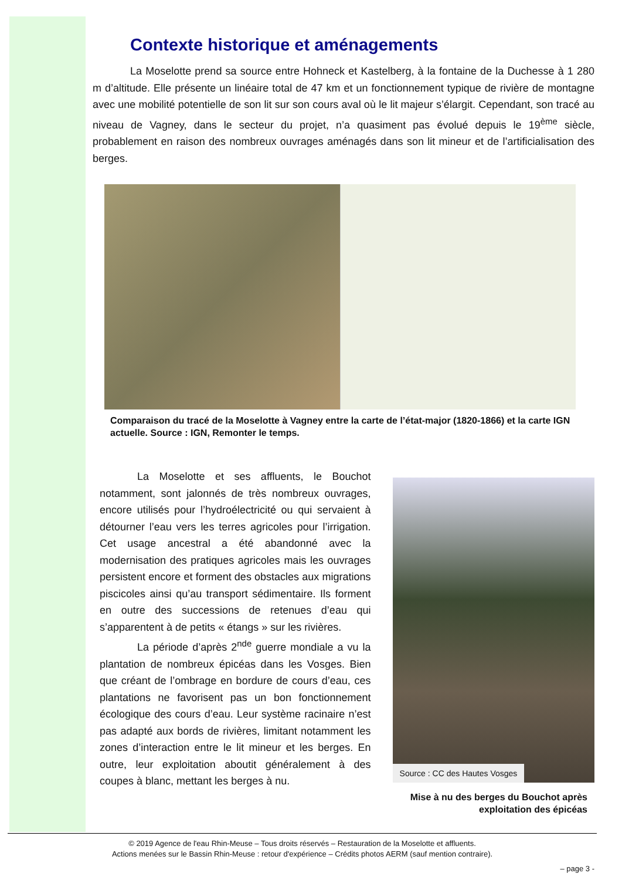Contexte historique et aménagements
La Moselotte prend sa source entre Hohneck et Kastelberg, à la fontaine de la Duchesse à 1 280 m d’altitude. Elle présente un linéaire total de 47 km et un fonctionnement typique de rivière de montagne avec une mobilité potentielle de son lit sur son cours aval où le lit majeur s’élargit. Cependant, son tracé au niveau de Vagney, dans le secteur du projet, n’a quasiment pas évolué depuis le 19<sup>ème</sup> siècle, probablement en raison des nombreux ouvrages aménagés dans son lit mineur et de l’artificialisation des berges.
Comparaison du tracé de la Moselotte à Vagney entre la carte de l’état-major (1820-1866) et la carte IGN actuelle. Source : IGN, Remonter le temps.
La Moselotte et ses affluents, le Bouchot notamment, sont jalonnés de très nombreux ouvrages, encore utilisés pour l’hydroélectricité ou qui servaient à détourner l’eau vers les terres agricoles pour l’irrigation. Cet usage ancestral a été abandonné avec la modernisation des pratiques agricoles mais les ouvrages persistent encore et forment des obstacles aux migrations piscicoles ainsi qu’au transport sédimentaire. Ils forment en outre des successions de retenues d’eau qui s’apparentent à de petits « étangs » sur les rivières.
La période d’après 2<sup>nde</sup> guerre mondiale a vu la plantation de nombreux épicéas dans les Vosges. Bien que créant de l’ombrage en bordure de cours d’eau, ces plantations ne favorisent pas un bon fonctionnement écologique des cours d’eau. Leur système racinaire n’est pas adapté aux bords de rivières, limitant notamment les zones d’interaction entre le lit mineur et les berges. En outre, leur exploitation aboutit généralement à des coupes à blanc, mettant les berges à nu.
Source : CC des Hautes Vosges
Mise à nu des berges du Bouchot après exploitation des épicéas
© 2019 Agence de l'eau Rhin-Meuse – Tous droits réservés – Restauration de la Moselotte et affluents.
Actions menées sur le Bassin Rhin-Meuse : retour d'expérience – Crédits photos AERM (sauf mention contraire).
– page 3 -